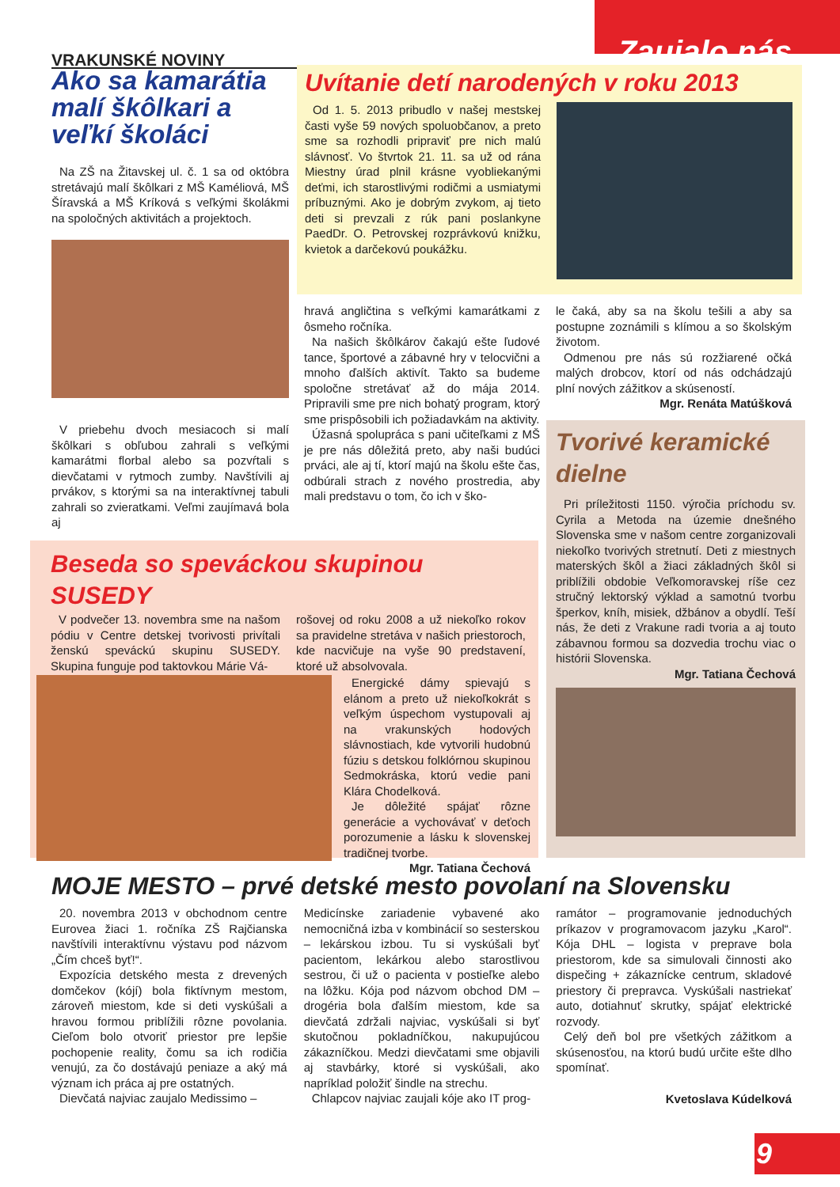VRAKUNSKÉ NOVINY Zaujalo nás
Ako sa kamarátia malí škôlkari a veľkí školáci
Na ZŠ na Žitavskej ul. č. 1 sa od októbra stretávajú malí škôlkari z MŠ Kaméliová, MŠ Šíravská a MŠ Kríková s veľkými školákmi na spoločných aktivitách a projektoch.
V priebehu dvoch mesiacoch si malí škôlkari s obľubou zahrali s veľkými kamarátmi florbal alebo sa pozvŕtali s dievčatami v rytmoch zumby. Navštívili aj prvákov, s ktorými sa na interaktívnej tabuli zahrali so zvieratkami. Veľmi zaujímavá bola aj
Uvítanie detí narodených v roku 2013
Od 1. 5. 2013 pribudlo v našej mestskej časti vyše 59 nových spoluobčanov, a preto sme sa rozhodli pripraviť pre nich malú slávnosť. Vo štvrtok 21. 11. sa už od rána Miestny úrad plnil krásne vyobliekanými deťmi, ich starostlivými rodičmi a usmiatymi príbuznými. Ako je dobrým zvykom, aj tieto deti si prevzali z rúk pani poslankyne PaedDr. O. Petrovskej rozprávkovú knižku, kvietok a darčekovú poukážku.
hravá angličtina s veľkými kamarátkami z ôsmeho ročníka.
Na našich škôlkárov čakajú ešte ľudové tance, športové a zábavné hry v telocvični a mnoho ďalších aktivít. Takto sa budeme spoločne stretávať až do mája 2014. Pripravili sme pre nich bohatý program, ktorý sme prispôsobili ich požiadavkám na aktivity.
Úžasná spolupráca s pani učiteľkami z MŠ je pre nás dôležitá preto, aby naši budúci prváci, ale aj tí, ktorí majú na školu ešte čas, odbúrali strach z nového prostredia, aby mali predstavu o tom, čo ich v ško-
le čaká, aby sa na školu tešili a aby sa postupne zoznámili s klímou a so školským životom.
Odmenou pre nás sú rozžiarené očká malých drobcov, ktorí od nás odchádzajú plní nových zážitkov a skúseností.
Mgr. Renáta Matúšková
Tvorivé keramické dielne
Pri príležitosti 1150. výročia príchodu sv. Cyrila a Metoda na územie dnešného Slovenska sme v našom centre zorganizovali niekoľko tvorivých stretnutí. Deti z miestnych materských škôl a žiaci základných škôl si priblížili obdobie Veľkomoravskej ríše cez stručný lektorský výklad a samotnú tvorbu šperkov, kníh, misiek, džbánov a obydlí. Teší nás, že deti z Vrakune radi tvoria a aj touto zábavnou formou sa dozvedia trochu viac o histórii Slovenska.
Mgr. Tatiana Čechová
Beseda so speváckou skupinou SUSEDY
V podvečer 13. novembra sme na našom pódiu v Centre detskej tvorivosti privítali ženskú speváckú skupinu SUSEDY. Skupina funguje pod taktovkou Márie Vá-
rošovej od roku 2008 a už niekoľko rokov sa pravidelne stretáva v našich priestoroch, kde nacvičuje na vyše 90 predstavení, ktoré už absolvovala.
Energické dámy spievajú s elánom a preto už niekoľkokrát s veľkým úspechom vystupovali aj na vrakunských hodových slávnostiach, kde vytvorili hudobnú fúziu s detskou folklórnou skupinou Sedmokráska, ktorú vedie pani Klára Chodelková.
Je dôležité spájať rôzne generácie a vychovávať v deťoch porozumenie a lásku k slovenskej tradičnej tvorbe.
Mgr. Tatiana Čechová
MOJE MESTO – prvé detské mesto povolaní na Slovensku
20. novembra 2013 v obchodnom centre Eurovea žiaci 1. ročníka ZŠ Rajčianska navštívili interaktívnu výstavu pod názvom „Čím chceš byť!“.
Expozícia detského mesta z drevených domčekov (kójí) bola fiktívnym mestom, zároveň miestom, kde si deti vyskúšali a hravou formou priblížili rôzne povolania. Cieľom bolo otvoriť priestor pre lepšie pochopenie reality, čomu sa ich rodičia venujú, za čo dostávajú peniaze a aký má význam ich práca aj pre ostatných.
Dievčatá najviac zaujalo Medissimo –
Medicínske zariadenie vybavené ako nemocničná izba v kombinácií so sesterskou – lekárskou izbou. Tu si vyskúšali byť pacientom, lekárkou alebo starostlivou sestrou, či už o pacienta v postieľke alebo na lôžku. Kója pod názvom obchod DM – drogéria bola ďalším miestom, kde sa dievčatá zdržali najviac, vyskúšali si byť skutočnou pokladníčkou, nakupujúcou zákazníčkou. Medzi dievčatami sme objavili aj stavbárky, ktoré si vyskúšali, ako napríklad položiť šindle na strechu.
Chlapcov najviac zaujali kóje ako IT prog-
ramátor – programovanie jednoduchých príkazov v programovacom jazyku „Karol“. Kója DHL – logista v preprave bola priestorom, kde sa simulovali činnosti ako dispečing + zákaznícke centrum, skladové priestory či prepravca. Vyskúšali nastriekať auto, dotiahnuť skrutky, spájať elektrické rozvody.
Celý deň bol pre všetkých zážitkom a skúsenosťou, na ktorú budú určite ešte dlho spomínať.
Kvetoslava Kúdelková
9